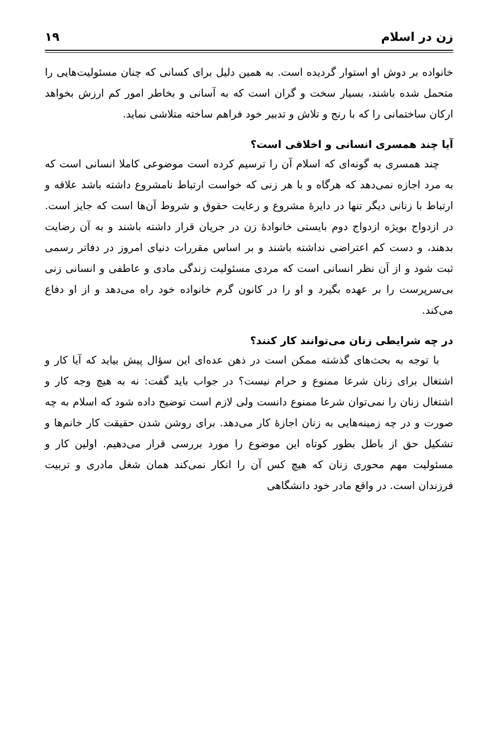زن در اسلام ۱۹
خانواده بر دوش او استوار گردیده است. به همین دلیل برای کسانی که چنان مسئولیت‌هایی را متحمل شده باشند، بسیار سخت و گران است که به آسانی و بخاطر امور کم ارزش بخواهد ارکان ساختمانی را که با رنج و تلاش و تدبیر خود فراهم ساخته متلاشی نماید.
آیا چند همسری انسانی و اخلاقی است؟
چند همسری به گونه‌ای که اسلام آن را ترسیم کرده است موضوعی کاملا انسانی است که به مرد اجازه نمی‌دهد که هرگاه و با هر زنی که خواست ارتباط نامشروع داشته باشد علاقه و ارتباط با زنانی دیگر تنها در دایرهٔ مشروع و رعایت حقوق و شروط آن‌ها است که جایز است. در ازدواج بویژه ازدواج دوم بایستی خانوادهٔ زن در جریان قرار داشته باشند و به آن رضایت بدهند، و دست کم اعتراضی نداشته باشند و بر اساس مقررات دنیای امروز در دفاتر رسمی ثبت شود و از آن نظر انسانی است که مردی مسئولیت زندگی مادی و عاطفی و انسانی زنی بی‌سرپرست را بر عهده بگیرد و او را در کانون گرم خانواده خود راه می‌دهد و از او دفاع می‌کند.
در چه شرایطی زنان می‌توانند کار کنند؟
با توجه به بحث‌های گذشته ممکن است در ذهن عده‌ای این سؤال پیش بیاید که آیا کار و اشتغال برای زنان شرعا ممنوع و حرام نیست؟ در جواب باید گفت: نه به هیچ وجه کار و اشتغال زنان را نمی‌توان شرعا ممنوع دانست ولی لازم است توضیح داده شود که اسلام به چه صورت و در چه زمینه‌هایی به زنان اجازهٔ کار می‌دهد. برای روشن شدن حقیقت کار خانم‌ها و تشکیل حق از باطل بطور کوتاه این موضوع را مورد بررسی قرار می‌دهیم. اولین کار و مسئولیت مهم محوری زنان که هیچ کس آن را انکار نمی‌کند همان شغل مادری و تربیت فرزندان است. در واقع مادر خود دانشگاهی